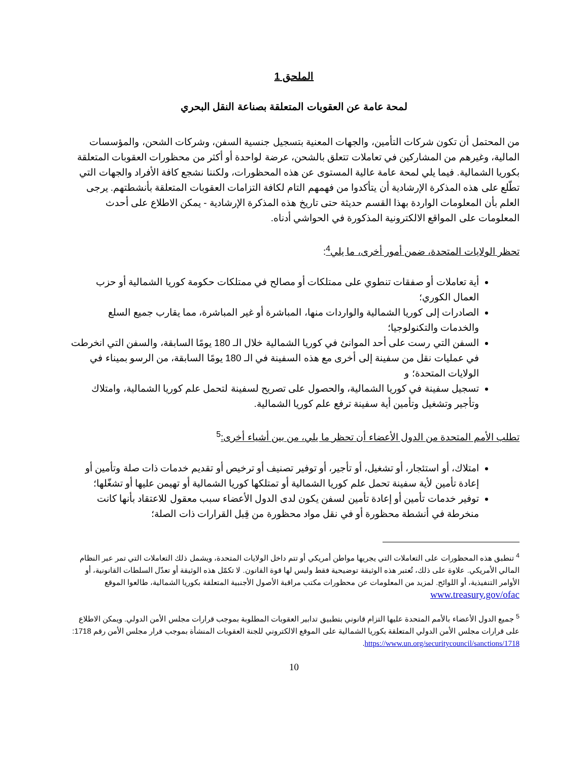الملحق 1
لمحة عامة عن العقوبات المتعلقة بصناعة النقل البحري
من المحتمل أن تكون شركات التأمين، والجهات المعنية بتسجيل جنسية السفن، وشركات الشحن، والمؤسسات المالية، وغيرهم من المشاركين في تعاملات تتعلق بالشحن، عرضة لواحدة أو أكثر من محظورات العقوبات المتعلقة بكوريا الشمالية. فيما يلي لمحة عامة عالية المستوى عن هذه المحظورات، ولكننا نشجع كافة الأفراد والجهات التي تطّلع على هذه المذكرة الإرشادية أن يتأكدوا من فهمهم التام لكافة التزامات العقوبات المتعلقة بأنشطتهم. يرجى العلم بأن المعلومات الواردة بهذا القسم حديثة حتى تاريخ هذه المذكرة الإرشادية - يمكن الاطلاع على أحدث المعلومات على المواقع الالكترونية المذكورة في الحواشي أدناه.
تحظر الولايات المتحدة، ضمن أمور أخرى، ما يلي<sup>4</sup>:
أية تعاملات أو صفقات تنطوي على ممتلكات أو مصالح في ممتلكات حكومة كوريا الشمالية أو حزب العمال الكوري؛
الصادرات إلى كوريا الشمالية والواردات منها، المباشرة أو غير المباشرة، مما يقارب جميع السلع والخدمات والتكنولوجيا؛
السفن التي رست على أحد الموانئ في كوريا الشمالية خلال الـ 180 يومًا السابقة، والسفن التي انخرطت في عمليات نقل من سفينة إلى أخرى مع هذه السفينة في الـ 180 يومًا السابقة، من الرسو بميناء في الولايات المتحدة؛ و
تسجيل سفينة في كوريا الشمالية، والحصول على تصريح لسفينة لتحمل علم كوريا الشمالية، وامتلاك وتأجير وتشغيل وتأمين أية سفينة ترفع علم كوريا الشمالية.
تطلب الأمم المتحدة من الدول الأعضاء أن تحظر ما يلي، من بين أشياء أخرى:<sup>5</sup>
امتلاك، أو استئجار، أو تشغيل، أو تأجير، أو توفير تصنيف أو ترخيص أو تقديم خدمات ذات صلة وتأمين أو إعادة تأمين لأية سفينة تحمل علم كوريا الشمالية أو تمتلكها كوريا الشمالية أو تهيمن عليها أو تشغّلها؛
توفير خدمات تأمين أو إعادة تأمين لسفن يكون لدى الدول الأعضاء سبب معقول للاعتقاد بأنها كانت منخرطة في أنشطة محظورة أو في نقل مواد محظورة من قِبل القرارات ذات الصلة؛
<sup>4</sup> تنطبق هذه المحظورات على التعاملات التي يجريها مواطن أمريكي أو تتم داخل الولايات المتحدة، ويشمل ذلك التعاملات التي تمر عبر النظام المالي الأمريكي. علاوة على ذلك، تُعتبر هذه الوثيقة توضيحية فقط وليس لها قوة القانون. لا تكمّل هذه الوثيقة أو تعدّل السلطات القانونية، أو الأوامر التنفيذية، أو اللوائح. لمزيد من المعلومات عن محظورات مكتب مراقبة الأصول الأجنبية المتعلقة بكوريا الشمالية، طالعوا الموقع www.treasury.gov/ofac
<sup>5</sup> جميع الدول الأعضاء بالأمم المتحدة عليها التزام قانوني بتطبيق تدابير العقوبات المطلوبة بموجب قرارات مجلس الأمن الدولي. ويمكن الاطلاع على قرارات مجلس الأمن الدولي المتعلقة بكوريا الشمالية على الموقع الالكتروني للجنة العقوبات المنشأة بموجب قرار مجلس الأمن رقم 1718: https://www.un.org/securitycouncil/sanctions/1718.
10